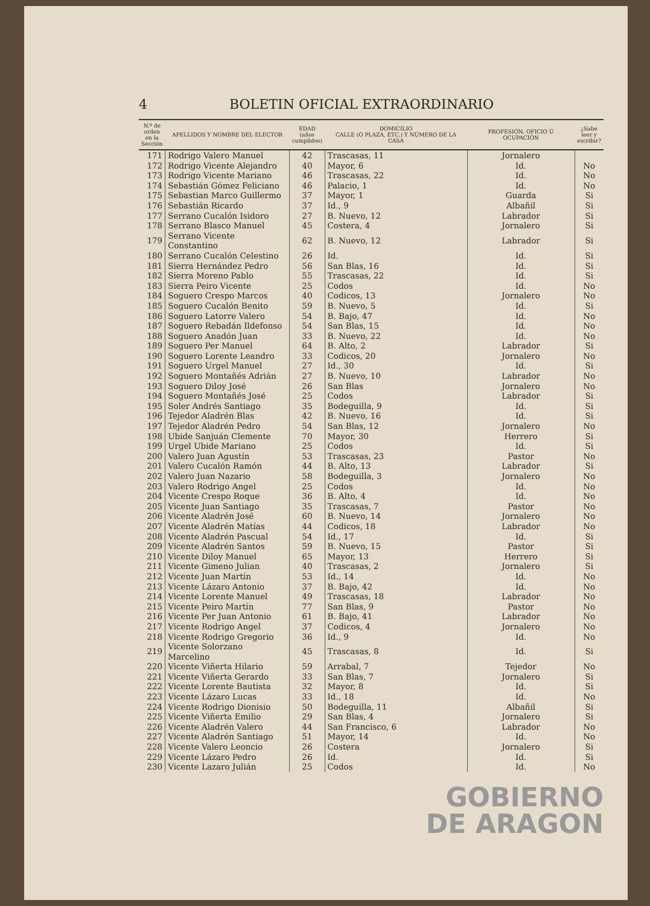4 BOLETIN OFICIAL EXTRAORDINARIO
| N.º de orden en la Sección | APELLIDOS Y NOMBRE DEL ELECTOR | EDAD (años cumplidos) | DOMICILIO CALLE (Ó PLAZA, ETC.) Y NÚMERO DE LA CASA | PROFESIÓN, OFICIO Ú OCUPACIÓN | ¿Sabe leer y escribir? |
| --- | --- | --- | --- | --- | --- |
| 171 | Rodrigo Valero Manuel | 42 | Trascasas, 11 | Jornalero | |
| 172 | Rodrigo Vicente Alejandro | 40 | Mayor, 6 | Id. | No |
| 173 | Rodrigo Vicente Mariano | 46 | Trascasas, 22 | Id. | No |
| 174 | Sebastián Gómez Feliciano | 46 | Palacio, 1 | Id. | No |
| 175 | Sebastian Marco Guillermo | 37 | Mayor, 1 | Guarda | Si |
| 176 | Sebastián Ricardo | 37 | Id., 9 | Albañil | Si |
| 177 | Serrano Cucalón Isidoro | 27 | B. Nuevo, 12 | Labrador | Si |
| 178 | Serrano Blasco Manuel | 45 | Costera, 4 | Jornalero | Si |
| 179 | Serrano Vicente Constantino | 62 | B. Nuevo, 12 | Labrador | Si |
| 180 | Serrano Cucalón Celestino | 26 | Id. | Id. | Si |
| 181 | Sierra Hernández Pedro | 56 | San Blas, 16 | Id. | Si |
| 182 | Sierra Moreno Pablo | 55 | Trascasas, 22 | Id. | Si |
| 183 | Sierra Peiro Vicente | 25 | Codos | Id. | No |
| 184 | Soguero Crespo Marcos | 40 | Codicos, 13 | Jornalero | No |
| 185 | Soguero Cucalón Benito | 59 | B. Nuevo, 5 | Id. | Si |
| 186 | Soguero Latorre Valero | 54 | B. Bajo, 47 | Id. | No |
| 187 | Soguero Rebadán Ildefonso | 54 | San Blas, 15 | Id. | No |
| 188 | Soguero Anadón Juan | 33 | B. Nuevo, 22 | Id. | No |
| 189 | Soguero Per Manuel | 64 | B. Alto, 2 | Labrador | Si |
| 190 | Soguero Lorente Leandro | 33 | Codicos, 20 | Jornalero | No |
| 191 | Soguero Urgel Manuel | 27 | Id., 30 | Id. | Si |
| 192 | Soguero Montañés Adrián | 27 | B. Nuevo, 10 | Labrador | No |
| 193 | Soguero Diloy José | 26 | San Blas | Jornalero | No |
| 194 | Soguero Montañés José | 25 | Codos | Labrador | Si |
| 195 | Soler Andrés Santiago | 35 | Bodeguilla, 9 | Id. | Si |
| 196 | Tejedor Aladrén Blas | 42 | B. Nuevo, 16 | Id. | Si |
| 197 | Tejedor Aladrén Pedro | 54 | San Blas, 12 | Jornalero | No |
| 198 | Ubide Sanjuán Clemente | 70 | Mayor, 30 | Herrero | Si |
| 199 | Urgel Ubide Mariano | 25 | Codos | Id. | Si |
| 200 | Valero Juan Agustín | 53 | Trascasas, 23 | Pastor | No |
| 201 | Valero Cucalón Ramón | 44 | B. Alto, 13 | Labrador | Si |
| 202 | Valero Juan Nazario | 58 | Bodeguilla, 3 | Jornalero | No |
| 203 | Valero Rodrigo Angel | 25 | Codos | Id. | No |
| 204 | Vicente Crespo Roque | 36 | B. Alto, 4 | Id. | No |
| 205 | Vicente Juan Santiago | 35 | Trascasas, 7 | Pastor | No |
| 206 | Vicente Aladrén José | 60 | B. Nuevo, 14 | Jornalero | No |
| 207 | Vicente Aladrén Matías | 44 | Codicos, 18 | Labrador | No |
| 208 | Vicente Aladrén Pascual | 54 | Id., 17 | Id. | Si |
| 209 | Vicente Aladrén Santos | 59 | B. Nuevo, 15 | Pastor | Si |
| 210 | Vicente Diloy Manuel | 65 | Mayor, 13 | Herrero | Si |
| 211 | Vicente Gimeno Julian | 40 | Trascasas, 2 | Jornalero | Si |
| 212 | Vicente Juan Martín | 53 | Id., 14 | Id. | No |
| 213 | Vicente Lázaro Antonio | 37 | B. Bajo, 42 | Id. | No |
| 214 | Vicente Lorente Manuel | 49 | Trascasas, 18 | Labrador | No |
| 215 | Vicente Peiro Martín | 77 | San Blas, 9 | Pastor | No |
| 216 | Vicente Per Juan Antonio | 61 | B. Bajo, 41 | Labrador | No |
| 217 | Vicente Rodrigo Angel | 37 | Codicos, 4 | Jornalero | No |
| 218 | Vicente Rodrigo Gregorio | 36 | Id., 9 | Id. | No |
| 219 | Vicente Solorzano Marcelino | 45 | Trascasas, 8 | Id. | Si |
| 220 | Vicente Viñerta Hilario | 59 | Arrabal, 7 | Tejedor | No |
| 221 | Vicente Viñerta Gerardo | 33 | San Blas, 7 | Jornalero | Si |
| 222 | Vicente Lorente Bautista | 32 | Mayor, 8 | Id. | Si |
| 223 | Vicente Lázaro Lucas | 33 | Id., 18 | Id. | No |
| 224 | Vicente Rodrigo Dionisio | 50 | Bodeguilla, 11 | Albañil | Si |
| 225 | Vicente Viñerta Emilio | 29 | San Blas, 4 | Jornalero | Si |
| 226 | Vicente Aladrén Valero | 44 | San Francisco, 6 | Labrador | No |
| 227 | Vicente Aladrén Santiago | 51 | Mayor, 14 | Id. | No |
| 228 | Vicente Valero Leoncio | 26 | Costera | Jornalero | Si |
| 229 | Vicente Lázaro Pedro | 26 | Id. | Id. | Si |
| 230 | Vicente Lazaro Julián | 25 | Codos | Id. | No |
GOBIERNO
DE ARAGON